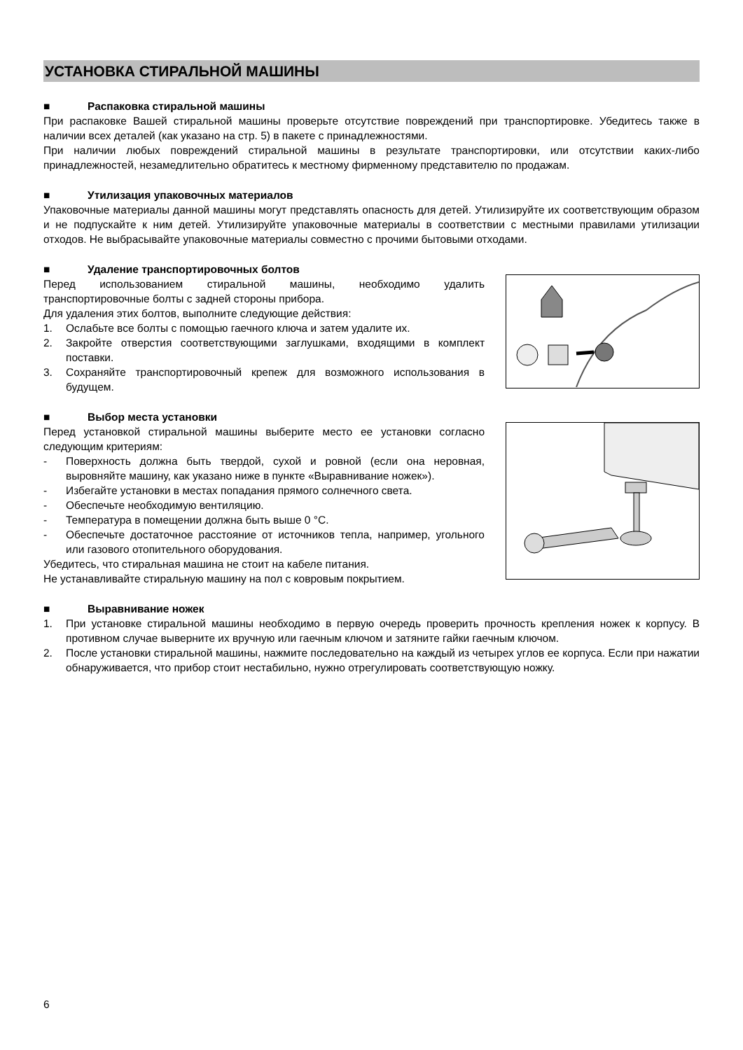УСТАНОВКА СТИРАЛЬНОЙ МАШИНЫ
■ Распаковка стиральной машины
При распаковке Вашей стиральной машины проверьте отсутствие повреждений при транспортировке. Убедитесь также в наличии всех деталей (как указано на стр. 5) в пакете с принадлежностями.
При наличии любых повреждений стиральной машины в результате транспортировки, или отсутствии каких-либо принадлежностей, незамедлительно обратитесь к местному фирменному представителю по продажам.
■ Утилизация упаковочных материалов
Упаковочные материалы данной машины могут представлять опасность для детей. Утилизируйте их соответствующим образом и не подпускайте к ним детей. Утилизируйте упаковочные материалы в соответствии с местными правилами утилизации отходов. Не выбрасывайте упаковочные материалы совместно с прочими бытовыми отходами.
■ Удаление транспортировочных болтов
Перед использованием стиральной машины, необходимо удалить транспортировочные болты с задней стороны прибора.
Для удаления этих болтов, выполните следующие действия:
1. Ослабьте все болты с помощью гаечного ключа и затем удалите их.
2. Закройте отверстия соответствующими заглушками, входящими в комплект поставки.
3. Сохраняйте транспортировочный крепеж для возможного использования в будущем.
■ Выбор места установки
Перед установкой стиральной машины выберите место ее установки согласно следующим критериям:
- Поверхность должна быть твердой, сухой и ровной (если она неровная, выровняйте машину, как указано ниже в пункте «Выравнивание ножек»).
- Избегайте установки в местах попадания прямого солнечного света.
- Обеспечьте необходимую вентиляцию.
- Температура в помещении должна быть выше 0 °C.
- Обеспечьте достаточное расстояние от источников тепла, например, угольного или газового отопительного оборудования.
Убедитесь, что стиральная машина не стоит на кабеле питания.
Не устанавливайте стиральную машину на пол с ковровым покрытием.
■ Выравнивание ножек
1. При установке стиральной машины необходимо в первую очередь проверить прочность крепления ножек к корпусу. В противном случае выверните их вручную или гаечным ключом и затяните гайки гаечным ключом.
2. После установки стиральной машины, нажмите последовательно на каждый из четырех углов ее корпуса. Если при нажатии обнаруживается, что прибор стоит нестабильно, нужно отрегулировать соответствующую ножку.
6